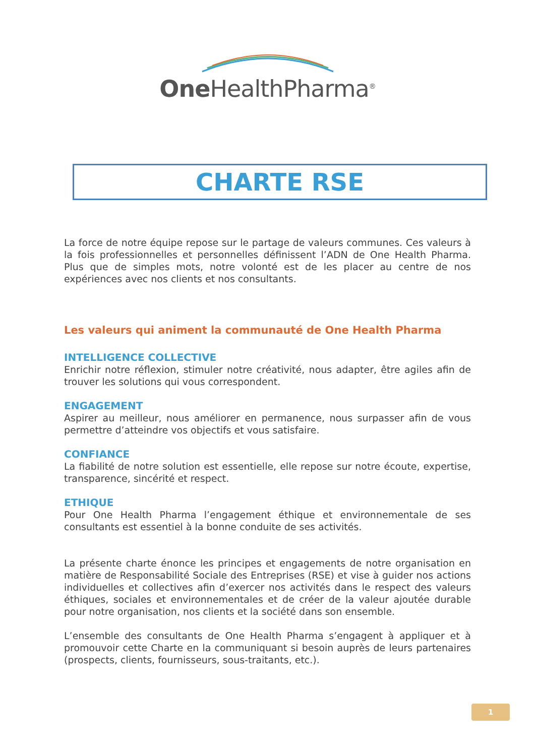One HealthPharma<sup>®</sup>
CHARTE RSE
La force de notre équipe repose sur le partage de valeurs communes. Ces valeurs à la fois professionnelles et personnelles définissent l’ADN de One Health Pharma. Plus que de simples mots, notre volonté est de les placer au centre de nos expériences avec nos clients et nos consultants.
Les valeurs qui animent la communauté de One Health Pharma
INTELLIGENCE COLLECTIVE
Enrichir notre réflexion, stimuler notre créativité, nous adapter, être agiles afin de trouver les solutions qui vous correspondent.
ENGAGEMENT
Aspirer au meilleur, nous améliorer en permanence, nous surpasser afin de vous permettre d’atteindre vos objectifs et vous satisfaire.
CONFIANCE
La fiabilité de notre solution est essentielle, elle repose sur notre écoute, expertise, transparence, sincérité et respect.
ETHIQUE
Pour One Health Pharma l’engagement éthique et environnementale de ses consultants est essentiel à la bonne conduite de ses activités.
La présente charte énonce les principes et engagements de notre organisation en matière de Responsabilité Sociale des Entreprises (RSE) et vise à guider nos actions individuelles et collectives afin d’exercer nos activités dans le respect des valeurs éthiques, sociales et environnementales et de créer de la valeur ajoutée durable pour notre organisation, nos clients et la société dans son ensemble.
L’ensemble des consultants de One Health Pharma s’engagent à appliquer et à promouvoir cette Charte en la communiquant si besoin auprès de leurs partenaires (prospects, clients, fournisseurs, sous-traitants, etc.).
1